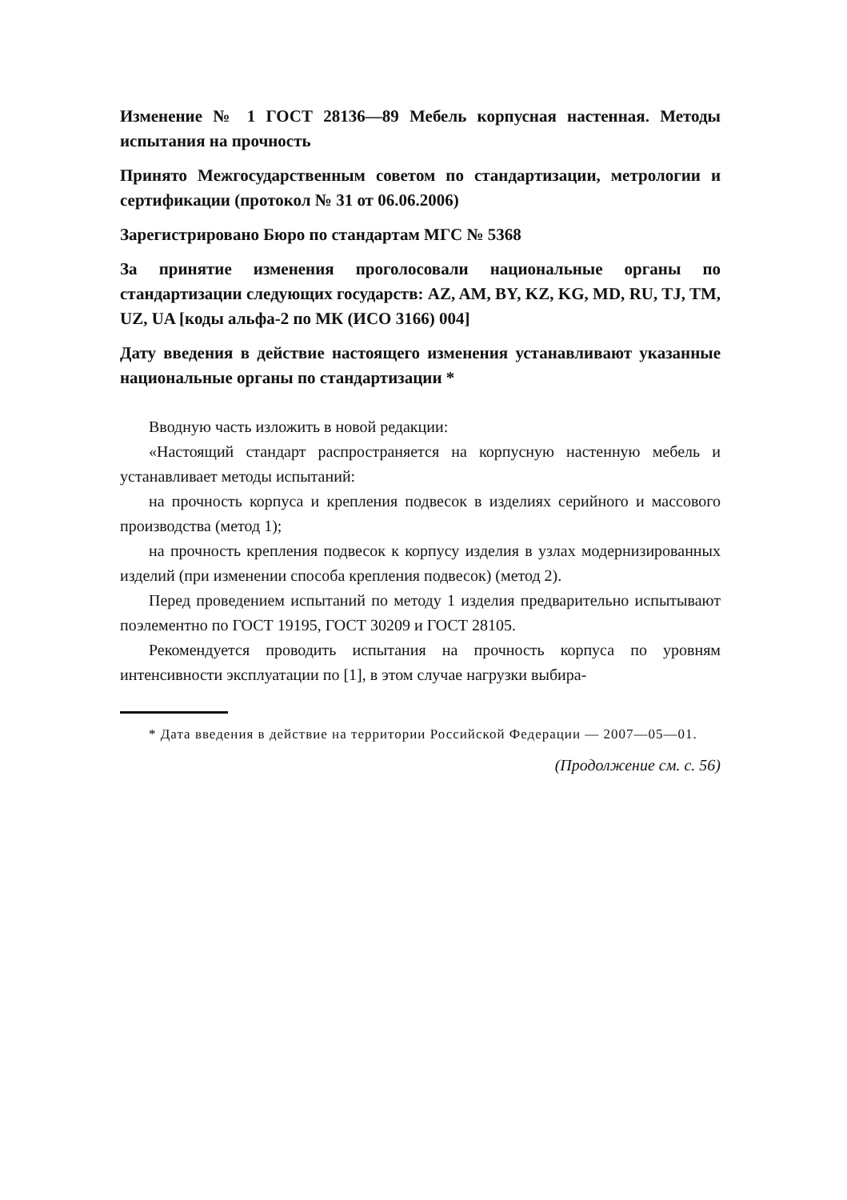Изменение № 1 ГОСТ 28136—89 Мебель корпусная настенная. Методы испытания на прочность
Принято Межгосударственным советом по стандартизации, метрологии и сертификации (протокол № 31 от 06.06.2006)
Зарегистрировано Бюро по стандартам МГС № 5368
За принятие изменения проголосовали национальные органы по стандартизации следующих государств: AZ, AM, BY, KZ, KG, MD, RU, TJ, TM, UZ, UA [коды альфа-2 по МК (ИСО 3166) 004]
Дату введения в действие настоящего изменения устанавливают указанные национальные органы по стандартизации *
Вводную часть изложить в новой редакции:
«Настоящий стандарт распространяется на корпусную настенную мебель и устанавливает методы испытаний:
на прочность корпуса и крепления подвесок в изделиях серийного и массового производства (метод 1);
на прочность крепления подвесок к корпусу изделия в узлах модернизированных изделий (при изменении способа крепления подвесок) (метод 2).
Перед проведением испытаний по методу 1 изделия предварительно испытывают поэлементно по ГОСТ 19195, ГОСТ 30209 и ГОСТ 28105.
Рекомендуется проводить испытания на прочность корпуса по уровням интенсивности эксплуатации по [1], в этом случае нагрузки выбира-
* Дата введения в действие на территории Российской Федерации — 2007—05—01.
(Продолжение см. с. 56)